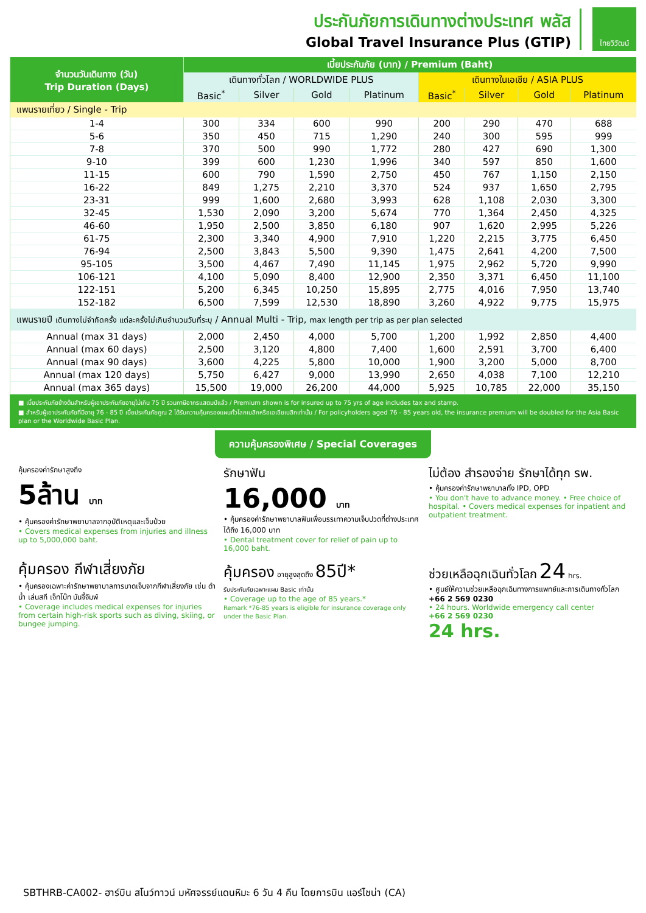ประกันภัยการเดินทางต่างประเทศ พลัส
Global Travel Insurance Plus (GTIP)
ไทยวิวัฒน์
| จำนวนวันเดินทาง (วัน) Trip Duration (Days) | เบี้ยประกันภัย (บาท) / Premium (Baht) | | | | | | | |
| --- | --- | --- | --- | --- | --- | --- | --- | --- |
| | เดินทางทั่วโลก / WORLDWIDE PLUS | | | | เดินทางในเอเชีย / ASIA PLUS | | | |
| | Basic<sup>*</sup> | Silver | Gold | Platinum | Basic<sup>*</sup> | Silver | Gold | Platinum |
| แพนรายเที่ยว / Single - Trip | | | | | | | | |
| 1-4 | 300 | 334 | 600 | 990 | 200 | 290 | 470 | 688 |
| 5-6 | 350 | 450 | 715 | 1,290 | 240 | 300 | 595 | 999 |
| 7-8 | 370 | 500 | 990 | 1,772 | 280 | 427 | 690 | 1,300 |
| 9-10 | 399 | 600 | 1,230 | 1,996 | 340 | 597 | 850 | 1,600 |
| 11-15 | 600 | 790 | 1,590 | 2,750 | 450 | 767 | 1,150 | 2,150 |
| 16-22 | 849 | 1,275 | 2,210 | 3,370 | 524 | 937 | 1,650 | 2,795 |
| 23-31 | 999 | 1,600 | 2,680 | 3,993 | 628 | 1,108 | 2,030 | 3,300 |
| 32-45 | 1,530 | 2,090 | 3,200 | 5,674 | 770 | 1,364 | 2,450 | 4,325 |
| 46-60 | 1,950 | 2,500 | 3,850 | 6,180 | 907 | 1,620 | 2,995 | 5,226 |
| 61-75 | 2,300 | 3,340 | 4,900 | 7,910 | 1,220 | 2,215 | 3,775 | 6,450 |
| 76-94 | 2,500 | 3,843 | 5,500 | 9,390 | 1,475 | 2,641 | 4,200 | 7,500 |
| 95-105 | 3,500 | 4,467 | 7,490 | 11,145 | 1,975 | 2,962 | 5,720 | 9,990 |
| 106-121 | 4,100 | 5,090 | 8,400 | 12,900 | 2,350 | 3,371 | 6,450 | 11,100 |
| 122-151 | 5,200 | 6,345 | 10,250 | 15,895 | 2,775 | 4,016 | 7,950 | 13,740 |
| 152-182 | 6,500 | 7,599 | 12,530 | 18,890 | 3,260 | 4,922 | 9,775 | 15,975 |
| แพนรายปี เดินทางไม่จำกัดครั้ง แต่ละครั้งไม่เกินจำนวนวันที่ระบุ / Annual Multi - Trip, max length per trip as per plan selected | | | | | | | | |
| Annual (max 31 days) | 2,000 | 2,450 | 4,000 | 5,700 | 1,200 | 1,992 | 2,850 | 4,400 |
| Annual (max 60 days) | 2,500 | 3,120 | 4,800 | 7,400 | 1,600 | 2,591 | 3,700 | 6,400 |
| Annual (max 90 days) | 3,600 | 4,225 | 5,800 | 10,000 | 1,900 | 3,200 | 5,000 | 8,700 |
| Annual (max 120 days) | 5,750 | 6,427 | 9,000 | 13,990 | 2,650 | 4,038 | 7,100 | 12,210 |
| Annual (max 365 days) | 15,500 | 19,000 | 26,200 | 44,000 | 5,925 | 10,785 | 22,000 | 35,150 |
■ เบี้ยประกันภัยข้างต้นสำหรับผู้เอาประกันภัยอายุไม่เกิน 75 ปี รวมภาษีอากรแสตมป์แล้ว / Premium shown is for insured up to 75 yrs of age includes tax and stamp.
■ สำหรับผู้เอาประกันภัยที่มีอายุ 76 - 85 ปี เบี้ยประกันภัยคูณ 2 ได้รับความคุ้มครองแผนทั่วโลกเบสิกหรือเอเชียเบสิกเท่านั้น / For policyholders aged 76 - 85 years old, the insurance premium will be doubled for the Asia Basic plan or the Worldwide Basic Plan.
ความคุ้มครองพิเศษ / Special Coverages
คุ้มครองค่ารักษาสูงถึง
5ล้าน บาท
• คุ้มครองค่ารักษาพยาบาลจากอุบัติเหตุและเจ็บป่วย
• Covers medical expenses from injuries and illness up to 5,000,000 baht.
รักษาฟัน
16,000 บาท
• คุ้มครองค่ารักษาพยาบาลฟันเพื่อบรรเทาความเจ็บปวดที่ต่างประเทศ ได้ถึง 16,000 บาท
• Dental treatment cover for relief of pain up to 16,000 baht.
ไม่ต้อง สำรองจ่าย รักษาได้ทุก รพ.
• คุ้มครองค่ารักษาพยาบาลทั้ง IPD, OPD
• You don't have to advance money. • Free choice of hospital. • Covers medical expenses for inpatient and outpatient treatment.
คุ้มครอง กีฬาเสี่ยงภัย
• คุ้มครองเฉพาะค่ารักษาพยาบาลการบาดเจ็บจากกีฬาเสี่ยงภัย เช่น ดำน้ำ เล่นสกี เจ็ทโบ๊ท บันจี้จัมพ์
• Coverage includes medical expenses for injuries from certain high-risk sports such as diving, skiing, or bungee jumping.
คุ้มครอง อายุสูงสุดถึง 85ปี*
รับประกันภัยเฉพาะแผน Basic เท่านั้น
• Coverage up to the age of 85 years.*
Remark *76-85 years is eligible for insurance coverage only under the Basic Plan.
ช่วยเหลือฉุกเฉินทั่วโลก 24 hrs.
• ศูนย์ให้ความช่วยเหลือฉุกเฉินทางการแพทย์และการเดินทางทั่วโลก
+66 2 569 0230
• 24 hours. Worldwide emergency call center
+66 2 569 0230
24 hrs.
SBTHRB-CA002- ฮาร์บิน สโนว์ทาวน์ มหัศจรรย์แดนหิมะ 6 วัน 4 คืน โดยการบิน แอร์ไชน่า (CA)